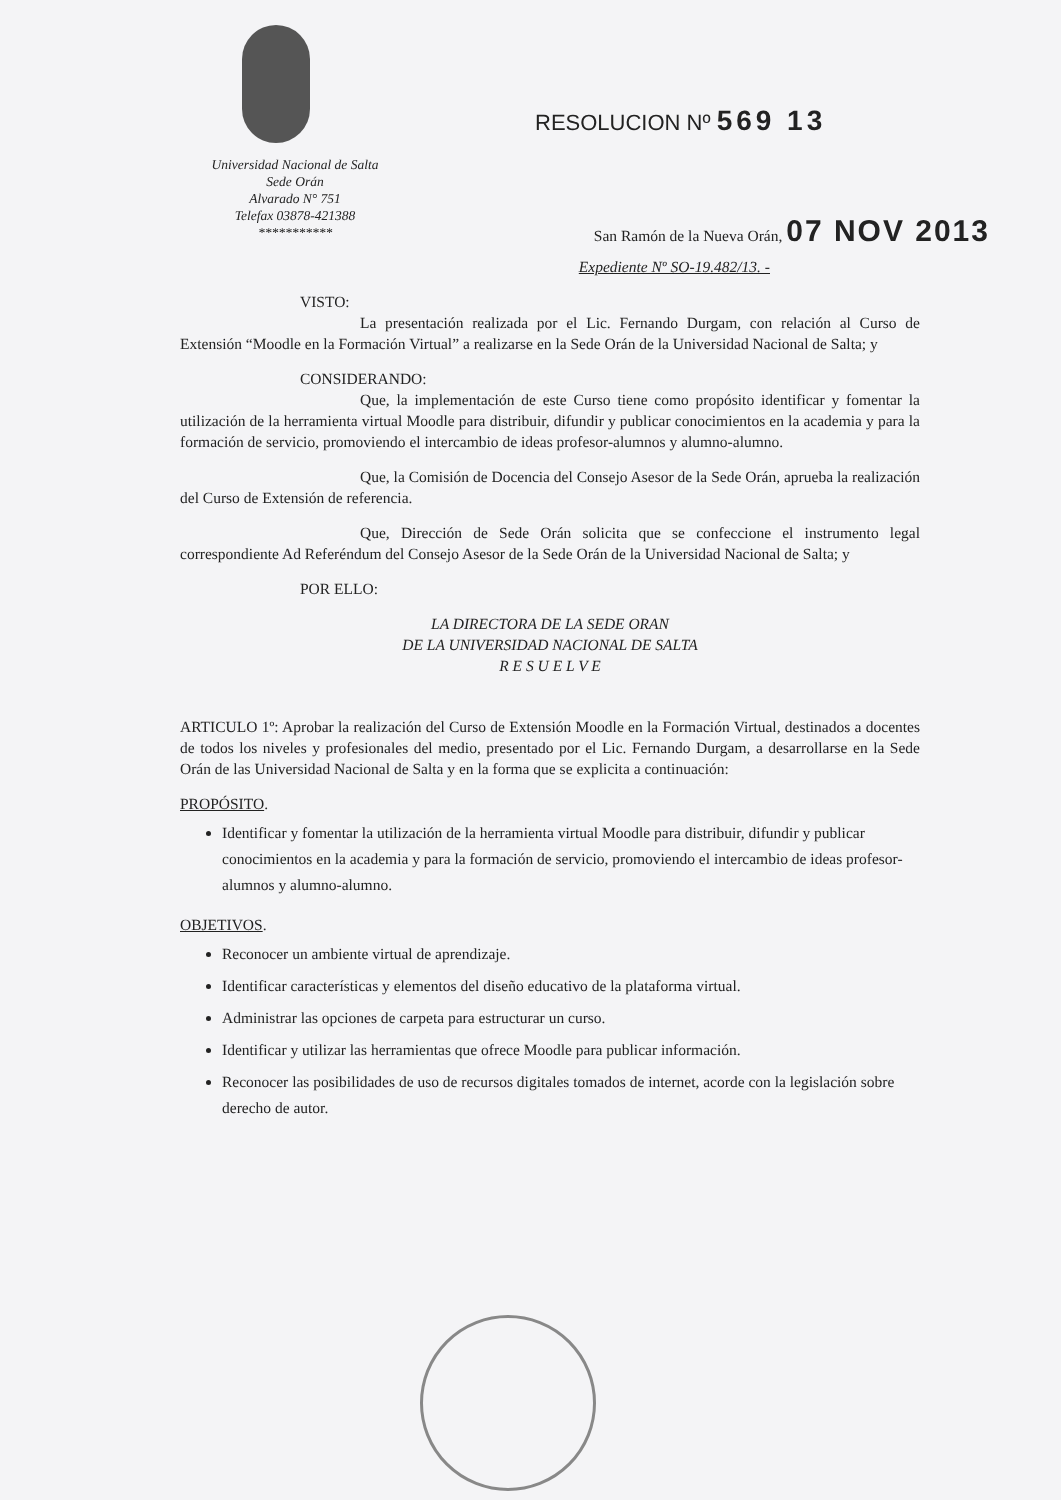Universidad Nacional de Salta
Sede Orán
Alvarado N° 751
Telefax 03878-421388
***********
RESOLUCION Nº 569 13
San Ramón de la Nueva Orán, 07 NOV 2013
Expediente Nº SO-19.482/13. -
VISTO:
La presentación realizada por el Lic. Fernando Durgam, con relación al Curso de Extensión “Moodle en la Formación Virtual” a realizarse en la Sede Orán de la Universidad Nacional de Salta; y
CONSIDERANDO:
Que, la implementación de este Curso tiene como propósito identificar y fomentar la utilización de la herramienta virtual Moodle para distribuir, difundir y publicar conocimientos en la academia y para la formación de servicio, promoviendo el intercambio de ideas profesor-alumnos y alumno-alumno.
Que, la Comisión de Docencia del Consejo Asesor de la Sede Orán, aprueba la realización del Curso de Extensión de referencia.
Que, Dirección de Sede Orán solicita que se confeccione el instrumento legal correspondiente Ad Referéndum del Consejo Asesor de la Sede Orán de la Universidad Nacional de Salta; y
POR ELLO:
LA DIRECTORA DE LA SEDE ORAN
DE LA UNIVERSIDAD NACIONAL DE SALTA
R E S U E L V E
ARTICULO 1º: Aprobar la realización del Curso de Extensión Moodle en la Formación Virtual, destinados a docentes de todos los niveles y profesionales del medio, presentado por el Lic. Fernando Durgam, a desarrollarse en la Sede Orán de las Universidad Nacional de Salta y en la forma que se explicita a continuación:
PROPÓSITO.
Identificar y fomentar la utilización de la herramienta virtual Moodle para distribuir, difundir y publicar conocimientos en la academia y para la formación de servicio, promoviendo el intercambio de ideas profesor-alumnos y alumno-alumno.
OBJETIVOS.
Reconocer un ambiente virtual de aprendizaje.
Identificar características y elementos del diseño educativo de la plataforma virtual.
Administrar las opciones de carpeta para estructurar un curso.
Identificar y utilizar las herramientas que ofrece Moodle para publicar información.
Reconocer las posibilidades de uso de recursos digitales tomados de internet, acorde con la legislación sobre derecho de autor.